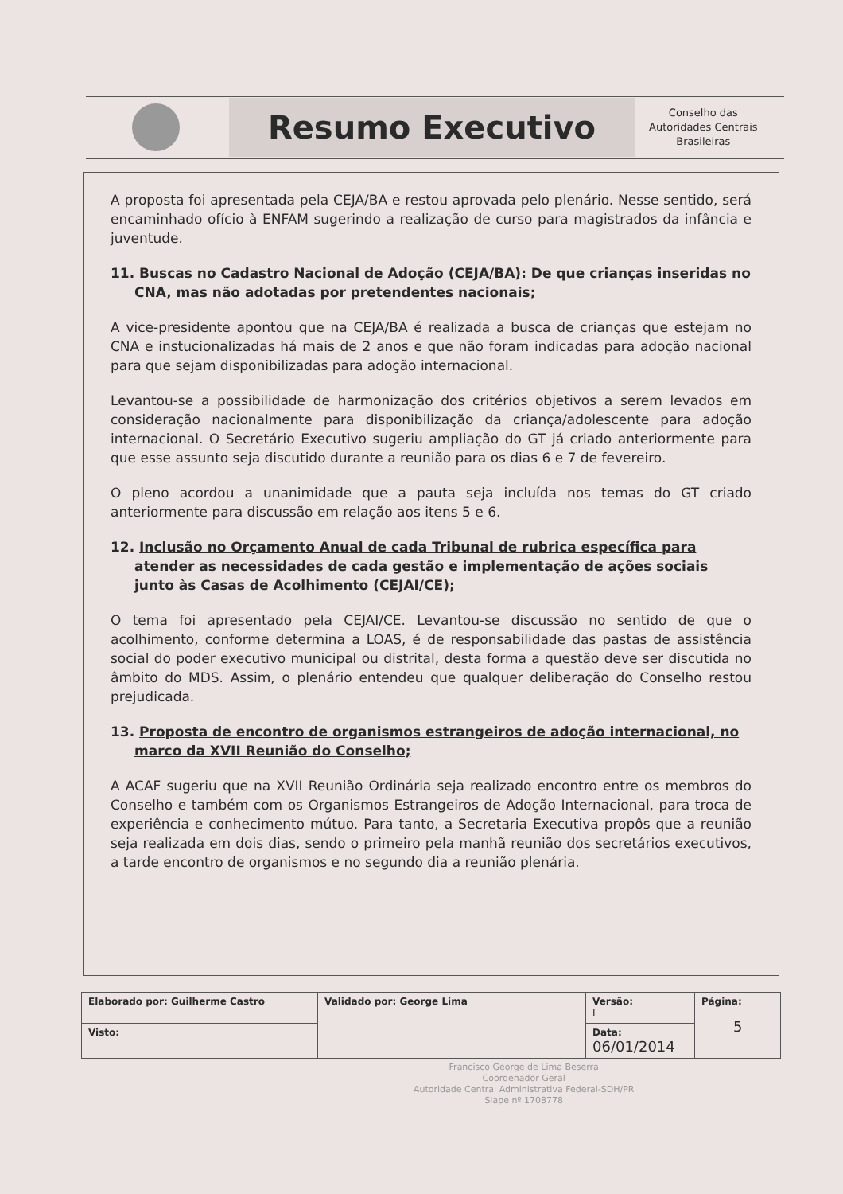Resumo Executivo
Conselho das
Autoridades Centrais
Brasileiras
A proposta foi apresentada pela CEJA/BA e restou aprovada pelo plenário. Nesse sentido, será encaminhado ofício à ENFAM sugerindo a realização de curso para magistrados da infância e juventude.
11. Buscas no Cadastro Nacional de Adoção (CEJA/BA): De que crianças inseridas no CNA, mas não adotadas por pretendentes nacionais;
A vice-presidente apontou que na CEJA/BA é realizada a busca de crianças que estejam no CNA e instucionalizadas há mais de 2 anos e que não foram indicadas para adoção nacional para que sejam disponibilizadas para adoção internacional.
Levantou-se a possibilidade de harmonização dos critérios objetivos a serem levados em consideração nacionalmente para disponibilização da criança/adolescente para adoção internacional. O Secretário Executivo sugeriu ampliação do GT já criado anteriormente para que esse assunto seja discutido durante a reunião para os dias 6 e 7 de fevereiro.
O pleno acordou a unanimidade que a pauta seja incluída nos temas do GT criado anteriormente para discussão em relação aos itens 5 e 6.
12. Inclusão no Orçamento Anual de cada Tribunal de rubrica específica para atender as necessidades de cada gestão e implementação de ações sociais junto às Casas de Acolhimento (CEJAI/CE);
O tema foi apresentado pela CEJAI/CE. Levantou-se discussão no sentido de que o acolhimento, conforme determina a LOAS, é de responsabilidade das pastas de assistência social do poder executivo municipal ou distrital, desta forma a questão deve ser discutida no âmbito do MDS. Assim, o plenário entendeu que qualquer deliberação do Conselho restou prejudicada.
13. Proposta de encontro de organismos estrangeiros de adoção internacional, no marco da XVII Reunião do Conselho;
A ACAF sugeriu que na XVII Reunião Ordinária seja realizado encontro entre os membros do Conselho e também com os Organismos Estrangeiros de Adoção Internacional, para troca de experiência e conhecimento mútuo. Para tanto, a Secretaria Executiva propôs que a reunião seja realizada em dois dias, sendo o primeiro pela manhã reunião dos secretários executivos, a tarde encontro de organismos e no segundo dia a reunião plenária.
| Elaborado por: Guilherme Castro | Validado por: George Lima | Versão: I | Página: 5 |
| Visto: | | Data: 06/01/2014 | |
Francisco George de Lima Beserra
Coordenador Geral
Autoridade Central Administrativa Federal-SDH/PR
Siape nº 1708778